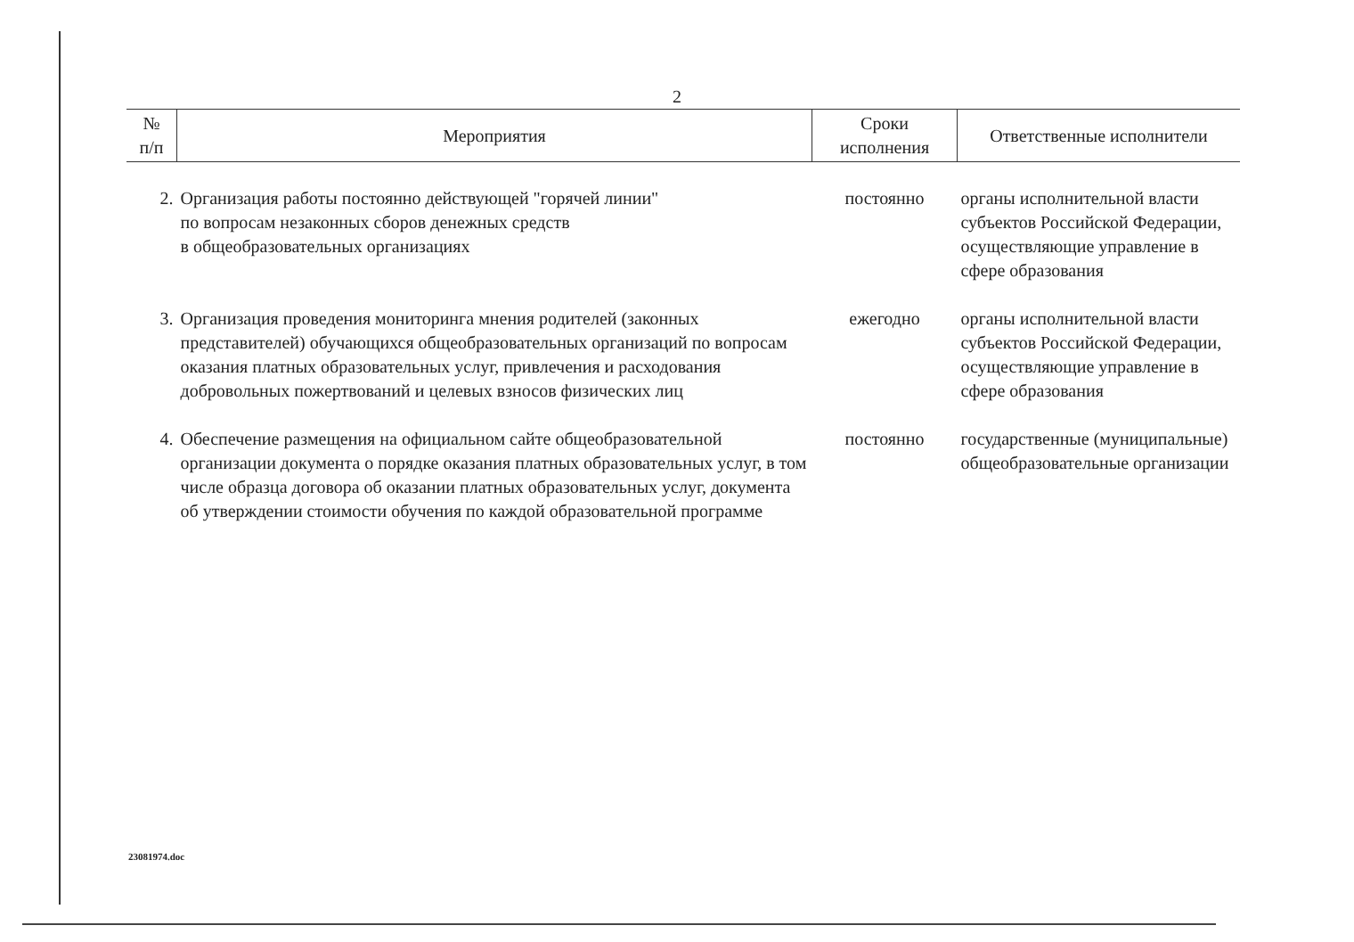2
| № п/п | Мероприятия | Сроки исполнения | Ответственные исполнители |
| --- | --- | --- | --- |
| 2. | Организация работы постоянно действующей "горячей линии" по вопросам незаконных сборов денежных средств в общеобразовательных организациях | постоянно | органы исполнительной власти субъектов Российской Федерации, осуществляющие управление в сфере образования |
| 3. | Организация проведения мониторинга мнения родителей (законных представителей) обучающихся общеобразовательных организаций по вопросам оказания платных образовательных услуг, привлечения и расходования добровольных пожертвований и целевых взносов физических лиц | ежегодно | органы исполнительной власти субъектов Российской Федерации, осуществляющие управление в сфере образования |
| 4. | Обеспечение размещения на официальном сайте общеобразовательной организации документа о порядке оказания платных образовательных услуг, в том числе образца договора об оказании платных образовательных услуг, документа об утверждении стоимости обучения по каждой образовательной программе | постоянно | государственные (муниципальные) общеобразовательные организации |
23081974.doc